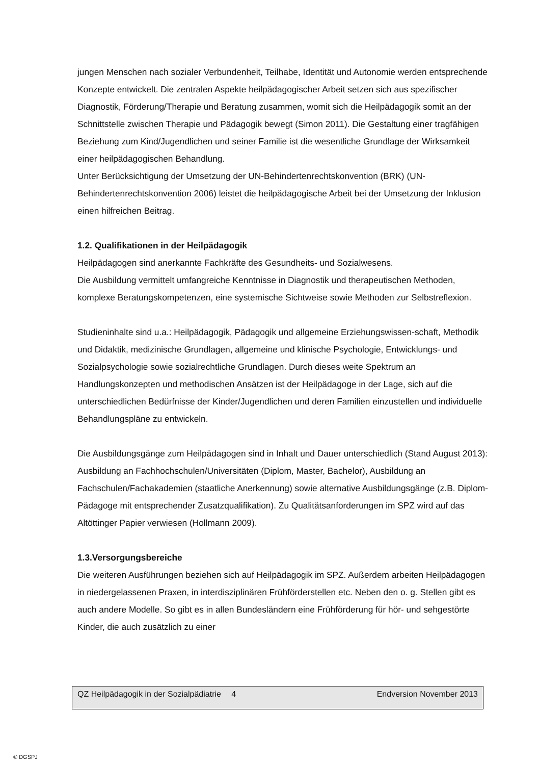jungen Menschen nach sozialer Verbundenheit, Teilhabe, Identität und Autonomie werden entsprechende Konzepte entwickelt. Die zentralen Aspekte heilpädagogischer Arbeit setzen sich aus spezifischer Diagnostik, Förderung/Therapie und Beratung zusammen, womit sich die Heilpädagogik somit an der Schnittstelle zwischen Therapie und Pädagogik bewegt (Simon 2011). Die Gestaltung einer tragfähigen Beziehung zum Kind/Jugendlichen und seiner Familie ist die wesentliche Grundlage der Wirksamkeit einer heilpädagogischen Behandlung.
Unter Berücksichtigung der Umsetzung der UN-Behindertenrechtskonvention (BRK) (UN-Behindertenrechtskonvention 2006) leistet die heilpädagogische Arbeit bei der Umsetzung der Inklusion einen hilfreichen Beitrag.
1.2. Qualifikationen in der Heilpädagogik
Heilpädagogen sind anerkannte Fachkräfte des Gesundheits- und Sozialwesens.
Die Ausbildung vermittelt umfangreiche Kenntnisse in Diagnostik und therapeutischen Methoden, komplexe Beratungskompetenzen, eine systemische Sichtweise sowie Methoden zur Selbstreflexion.
Studieninhalte sind u.a.: Heilpädagogik, Pädagogik und allgemeine Erziehungswissen-schaft, Methodik und Didaktik, medizinische Grundlagen, allgemeine und klinische Psychologie, Entwicklungs- und Sozialpsychologie sowie sozialrechtliche Grundlagen. Durch dieses weite Spektrum an Handlungskonzepten und methodischen Ansätzen ist der Heilpädagoge in der Lage, sich auf die unterschiedlichen Bedürfnisse der Kinder/Jugendlichen und deren Familien einzustellen und individuelle Behandlungspläne zu entwickeln.
Die Ausbildungsgänge zum Heilpädagogen sind in Inhalt und Dauer unterschiedlich (Stand August 2013): Ausbildung an Fachhochschulen/Universitäten (Diplom, Master, Bachelor), Ausbildung an Fachschulen/Fachakademien (staatliche Anerkennung) sowie alternative Ausbildungsgänge (z.B. Diplom-Pädagoge mit entsprechender Zusatzqualifikation). Zu Qualitätsanforderungen im SPZ wird auf das Altöttinger Papier verwiesen (Hollmann 2009).
1.3.Versorgungsbereiche
Die weiteren Ausführungen beziehen sich auf Heilpädagogik im SPZ. Außerdem arbeiten Heilpädagogen in niedergelassenen Praxen, in interdisziplinären Frühförderstellen etc. Neben den o. g. Stellen gibt es auch andere Modelle. So gibt es in allen Bundesländern eine Frühförderung für hör- und sehgestörte Kinder, die auch zusätzlich zu einer
QZ Heilpädagogik in der Sozialpädiatrie 4 Endversion November 2013
© DGSPJ